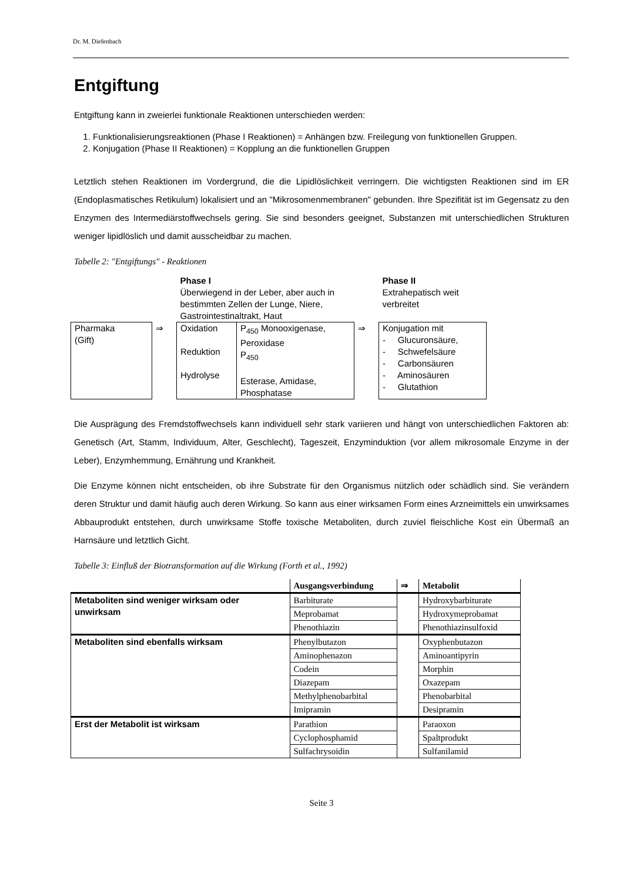Dr. M. Diefenbach
Entgiftung
Entgiftung kann in zweierlei funktionale Reaktionen unterschieden werden:
1. Funktionalisierungsreaktionen (Phase I Reaktionen) = Anhängen bzw. Freilegung von funktionellen Gruppen.
2. Konjugation (Phase II Reaktionen) = Kopplung an die funktionellen Gruppen
Letztlich stehen Reaktionen im Vordergrund, die die Lipidlöslichkeit verringern. Die wichtigsten Reaktionen sind im ER (Endoplasmatisches Retikulum) lokalisiert und an "Mikrosomenmembranen" gebunden. Ihre Spezifität ist im Gegensatz zu den Enzymen des Intermediärstoffwechsels gering. Sie sind besonders geeignet, Substanzen mit unterschiedlichen Strukturen weniger lipidlöslich und damit ausscheidbar zu machen.
Tabelle 2: "Entgiftungs" - Reaktionen
| | | Phase I Überwiegend in der Leber, aber auch in bestimmten Zellen der Lunge, Niere, Gastrointestinaltrakt, Haut | | | Phase II Extrahepatisch weit verbreitet |
| Pharmaka (Gift) | ⇒ | Oxidation Reduktion Hydrolyse | P<sub>450</sub> Monooxigenase, Peroxidase P<sub>450</sub> Esterase, Amidase, Phosphatase | ⇒ | Konjugation mit - Glucuronsäure, - Schwefelsäure - Carbonsäuren - Aminosäuren - Glutathion |
Die Ausprägung des Fremdstoffwechsels kann individuell sehr stark variieren und hängt von unterschiedlichen Faktoren ab: Genetisch (Art, Stamm, Individuum, Alter, Geschlecht), Tageszeit, Enzyminduktion (vor allem mikrosomale Enzyme in der Leber), Enzymhemmung, Ernährung und Krankheit.
Die Enzyme können nicht entscheiden, ob ihre Substrate für den Organismus nützlich oder schädlich sind. Sie verändern deren Struktur und damit häufig auch deren Wirkung. So kann aus einer wirksamen Form eines Arzneimittels ein unwirksames Abbauprodukt entstehen, durch unwirksame Stoffe toxische Metaboliten, durch zuviel fleischliche Kost ein Übermaß an Harnsäure und letztlich Gicht.
Tabelle 3: Einfluß der Biotransformation auf die Wirkung (Forth et al., 1992)
| | Ausgangsverbindung | ⇒ | Metabolit |
| --- | --- | --- | --- |
| Metaboliten sind weniger wirksam oder unwirksam | Barbiturate | | Hydroxybarbiturate |
| | Meprobamat | | Hydroxymeprobamat |
| | Phenothiazin | | Phenothiazinsulfoxid |
| Metaboliten sind ebenfalls wirksam | Phenylbutazon | | Oxyphenbutazon |
| | Aminophenazon | | Aminoantipyrin |
| | Codein | | Morphin |
| | Diazepam | | Oxazepam |
| | Methylphenobarbital | | Phenobarbital |
| | Imipramin | | Desipramin |
| Erst der Metabolit ist wirksam | Parathion | | Paraoxon |
| | Cyclophosphamid | | Spaltprodukt |
| | Sulfachrysoidin | | Sulfanilamid |
Seite 3